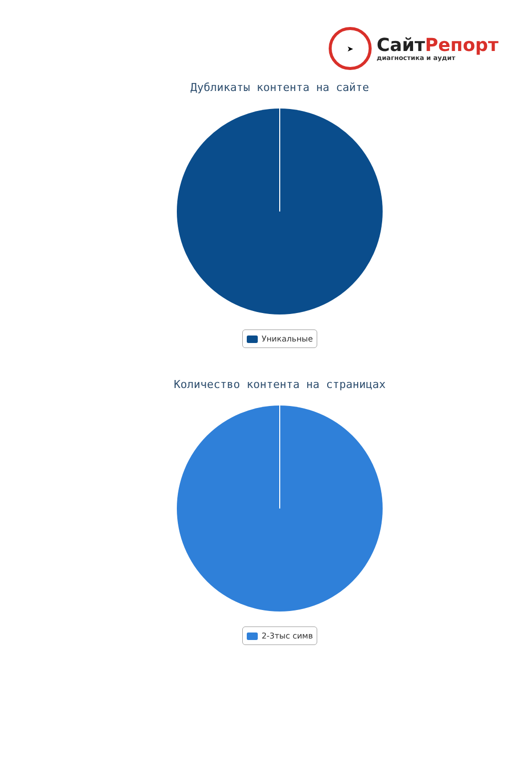➤
СайтРепорт
диагностика и аудит
Дубликаты контента на сайте
Уникальные
Количество контента на страницах
2-3тыс симв